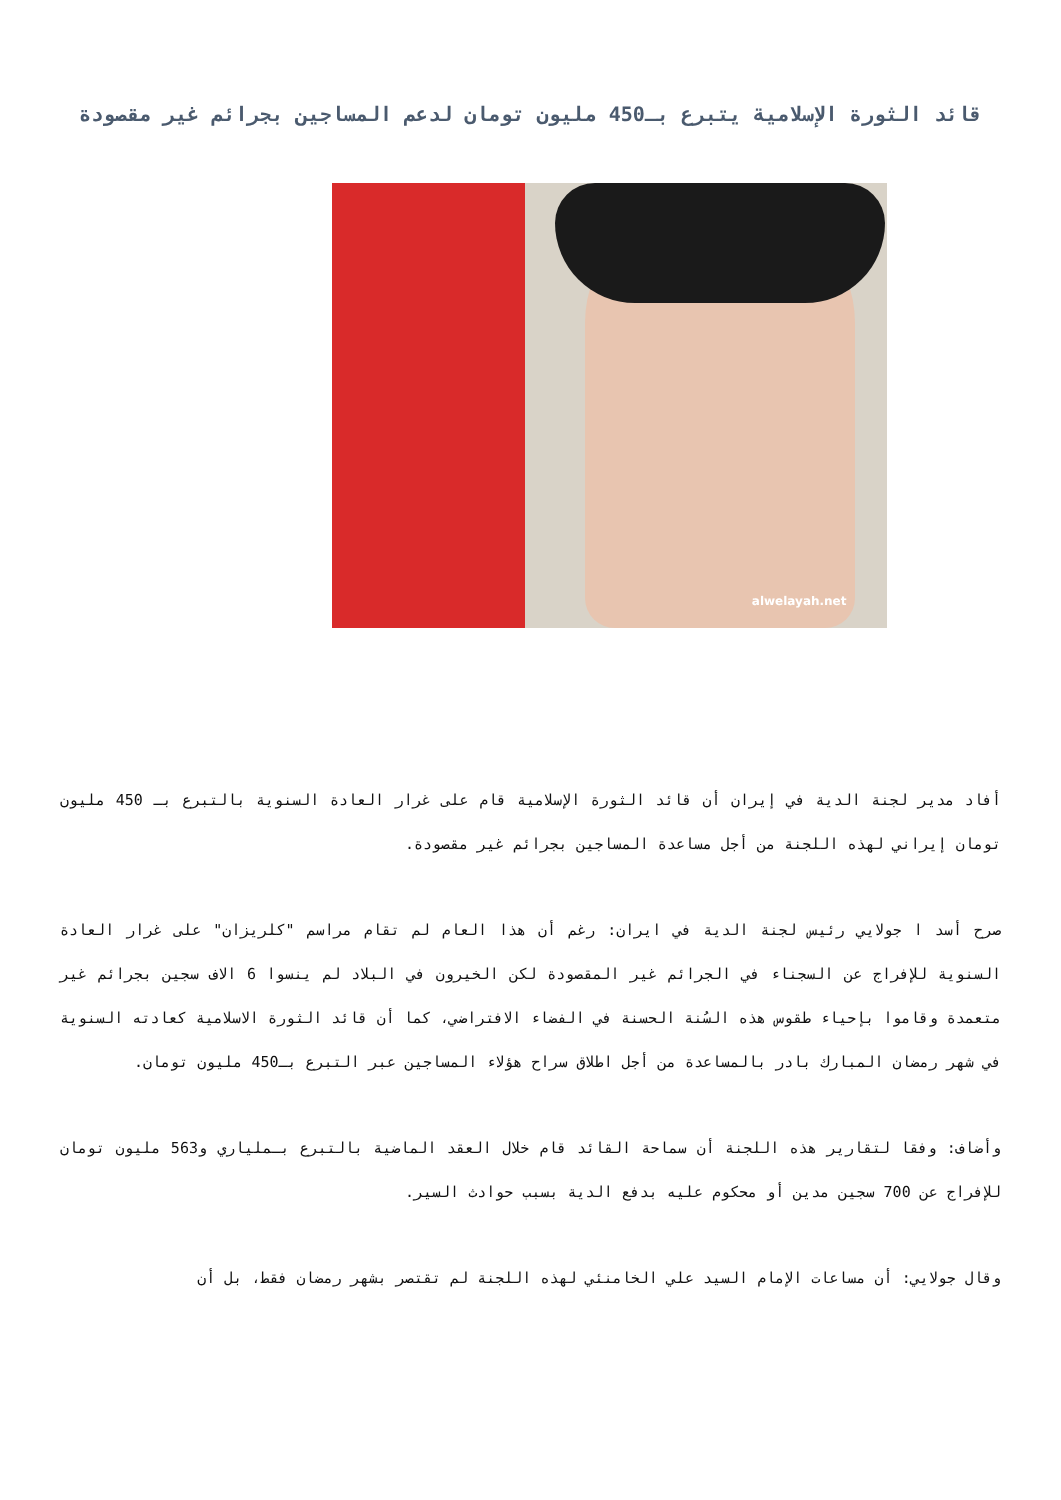قائد الثورة الإسلامية يتبرع بـ450 مليون تومان لدعم المساجين بجرائم غير مقصودة
alwelayah.net
أفاد مدير لجنة الدية في إيران أن قائد الثورة الإسلامية قام على غرار العادة السنوية بالتبرع بـ 450 مليون تومان إيراني لهذه اللجنة من أجل مساعدة المساجين بجرائم غير مقصودة.
صرح أسد ا جولايي رئيس لجنة الدية في ايران: رغم أن هذا العام لم تقام مراسم "كلريزان" على غرار العادة السنوية للإفراج عن السجناء في الجرائم غير المقصودة لكن الخيرون في البلاد لم ينسوا 6 الاف سجين بجرائم غير متعمدة وقاموا بإحياء طقوس هذه السُنة الحسنة في الفضاء الافتراضي، كما أن قائد الثورة الاسلامية كعادته السنوية في شهر رمضان المبارك بادر بالمساعدة من أجل اطلاق سراح هؤلاء المساجين عبر التبرع بـ450 مليون تومان.
وأضاف: وفقا لتقارير هذه اللجنة أن سماحة القائد قام خلال العقد الماضية بالتبرع بـملياري و563 مليون تومان للإفراج عن 700 سجين مدين أو محكوم عليه بدفع الدية بسبب حوادث السير.
وقال جولايي: أن مساعات الإمام السيد علي الخامنئي لهذه اللجنة لم تقتصر بشهر رمضان فقط، بل أن